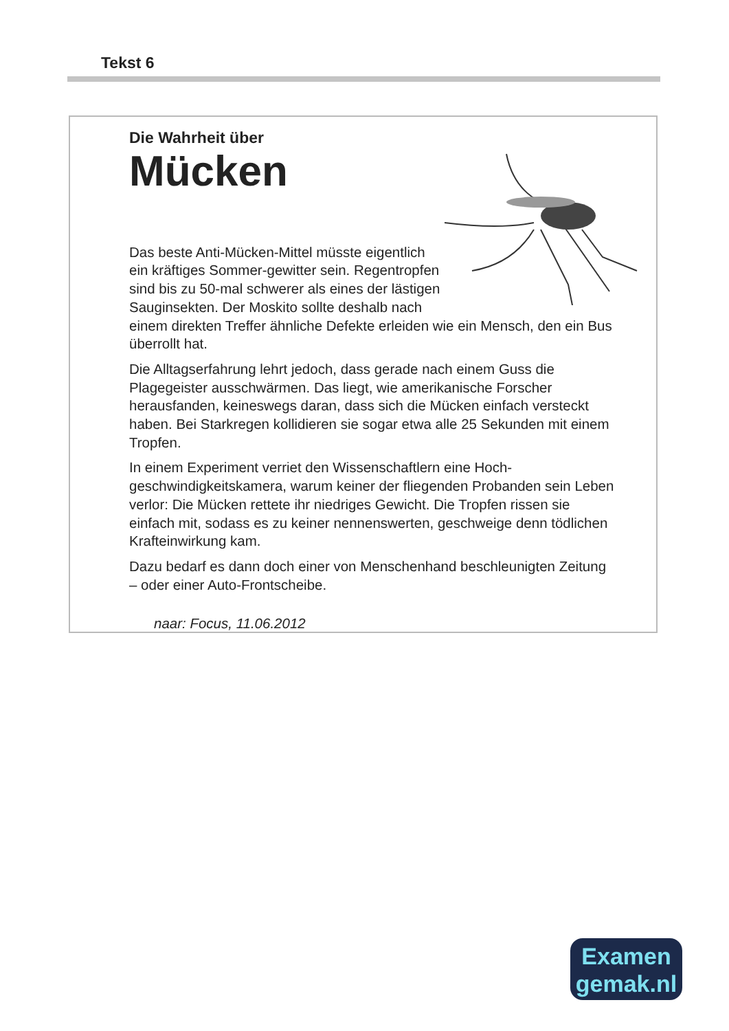Tekst 6
Die Wahrheit über
Mücken
Das beste Anti-Mücken-Mittel müsste eigentlich ein kräftiges Sommer-gewitter sein. Regentropfen sind bis zu 50-mal schwerer als eines der lästigen Sauginsekten. Der Moskito sollte deshalb nach einem direkten Treffer ähnliche Defekte erleiden wie ein Mensch, den ein Bus überrollt hat.
Die Alltagserfahrung lehrt jedoch, dass gerade nach einem Guss die Plagegeister ausschwärmen. Das liegt, wie amerikanische Forscher herausfanden, keineswegs daran, dass sich die Mücken einfach versteckt haben. Bei Starkregen kollidieren sie sogar etwa alle 25 Sekunden mit einem Tropfen.
In einem Experiment verriet den Wissenschaftlern eine Hoch-geschwindigkeitskamera, warum keiner der fliegenden Probanden sein Leben verlor: Die Mücken rettete ihr niedriges Gewicht. Die Tropfen rissen sie einfach mit, sodass es zu keiner nennenswerten, geschweige denn tödlichen Krafteinwirkung kam.
Dazu bedarf es dann doch einer von Menschenhand beschleunigten Zeitung – oder einer Auto-Frontscheibe.
naar: Focus, 11.06.2012
Examen
gemak.nl